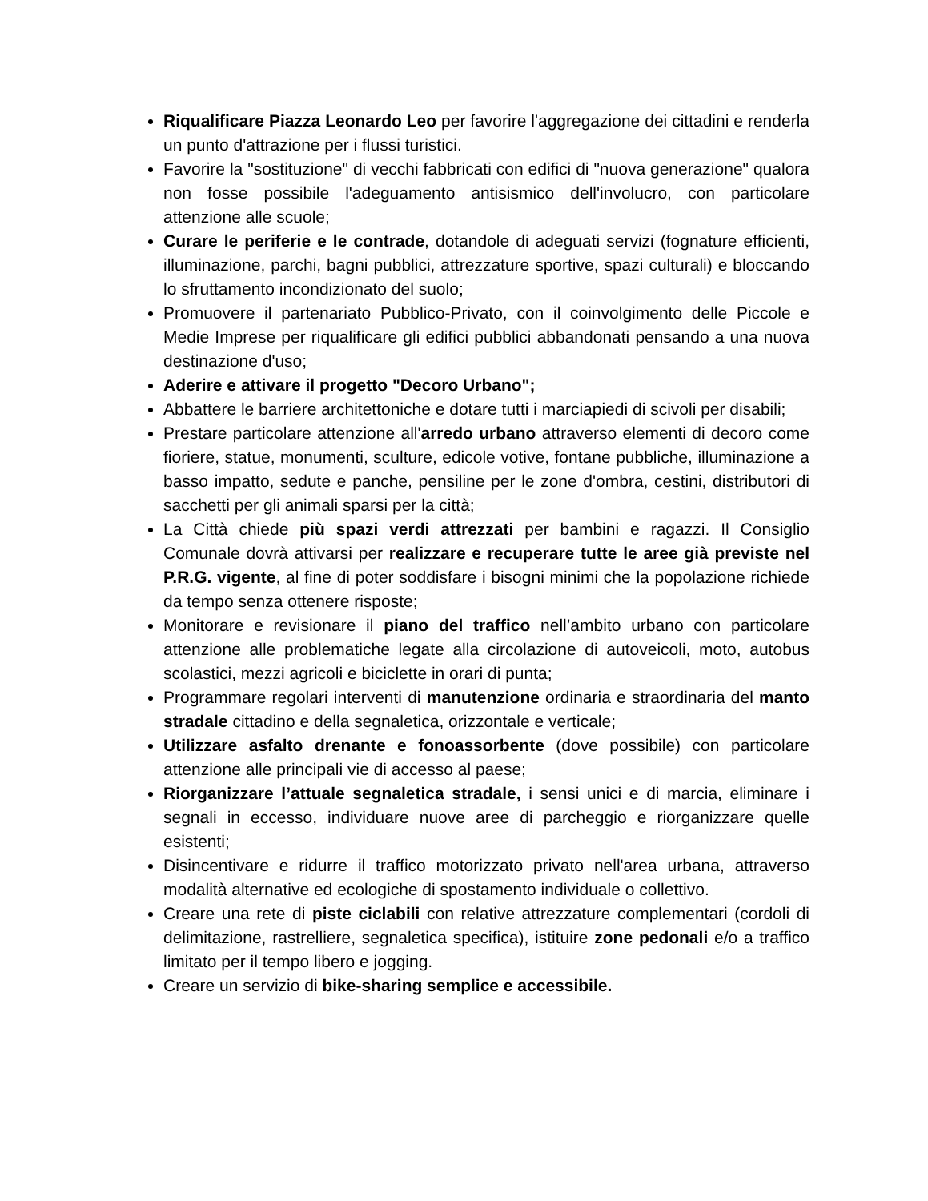Riqualificare Piazza Leonardo Leo per favorire l'aggregazione dei cittadini e renderla un punto d'attrazione per i flussi turistici.
Favorire la "sostituzione" di vecchi fabbricati con edifici di "nuova generazione" qualora non fosse possibile l'adeguamento antisismico dell'involucro, con particolare attenzione alle scuole;
Curare le periferie e le contrade, dotandole di adeguati servizi (fognature efficienti, illuminazione, parchi, bagni pubblici, attrezzature sportive, spazi culturali) e bloccando lo sfruttamento incondizionato del suolo;
Promuovere il partenariato Pubblico-Privato, con il coinvolgimento delle Piccole e Medie Imprese per riqualificare gli edifici pubblici abbandonati pensando a una nuova destinazione d'uso;
Aderire e attivare il progetto "Decoro Urbano";
Abbattere le barriere architettoniche e dotare tutti i marciapiedi di scivoli per disabili;
Prestare particolare attenzione all'arredo urbano attraverso elementi di decoro come fioriere, statue, monumenti, sculture, edicole votive, fontane pubbliche, illuminazione a basso impatto, sedute e panche, pensiline per le zone d'ombra, cestini, distributori di sacchetti per gli animali sparsi per la città;
La Città chiede più spazi verdi attrezzati per bambini e ragazzi. Il Consiglio Comunale dovrà attivarsi per realizzare e recuperare tutte le aree già previste nel P.R.G. vigente, al fine di poter soddisfare i bisogni minimi che la popolazione richiede da tempo senza ottenere risposte;
Monitorare e revisionare il piano del traffico nell’ambito urbano con particolare attenzione alle problematiche legate alla circolazione di autoveicoli, moto, autobus scolastici, mezzi agricoli e biciclette in orari di punta;
Programmare regolari interventi di manutenzione ordinaria e straordinaria del manto stradale cittadino e della segnaletica, orizzontale e verticale;
Utilizzare asfalto drenante e fonoassorbente (dove possibile) con particolare attenzione alle principali vie di accesso al paese;
Riorganizzare l’attuale segnaletica stradale, i sensi unici e di marcia, eliminare i segnali in eccesso, individuare nuove aree di parcheggio e riorganizzare quelle esistenti;
Disincentivare e ridurre il traffico motorizzato privato nell'area urbana, attraverso modalità alternative ed ecologiche di spostamento individuale o collettivo.
Creare una rete di piste ciclabili con relative attrezzature complementari (cordoli di delimitazione, rastrelliere, segnaletica specifica), istituire zone pedonali e/o a traffico limitato per il tempo libero e jogging.
Creare un servizio di bike-sharing semplice e accessibile.